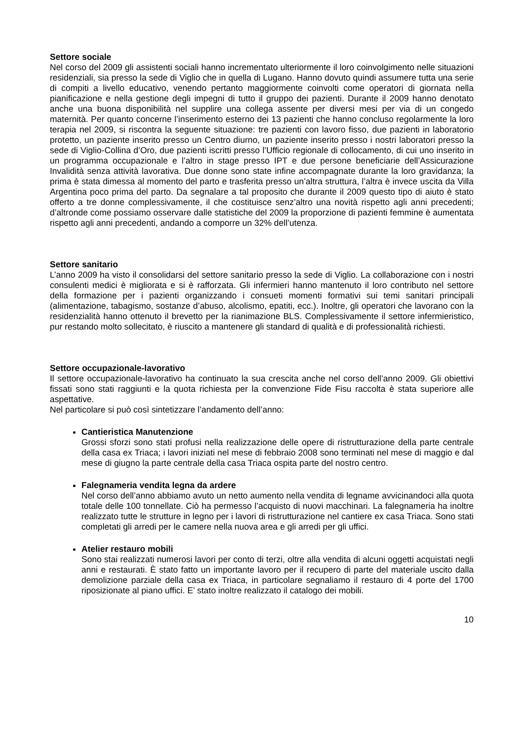Settore sociale
Nel corso del 2009 gli assistenti sociali hanno incrementato ulteriormente il loro coinvolgimento nelle situazioni residenziali, sia presso la sede di Viglio che in quella di Lugano. Hanno dovuto quindi assumere tutta una serie di compiti a livello educativo, venendo pertanto maggiormente coinvolti come operatori di giornata nella pianificazione e nella gestione degli impegni di tutto il gruppo dei pazienti. Durante il 2009 hanno denotato anche una buona disponibilità nel supplire una collega assente per diversi mesi per via di un congedo maternità. Per quanto concerne l’inserimento esterno dei 13 pazienti che hanno concluso regolarmente la loro terapia nel 2009, si riscontra la seguente situazione: tre pazienti con lavoro fisso, due pazienti in laboratorio protetto, un paziente inserito presso un Centro diurno, un paziente inserito presso i nostri laboratori presso la sede di Viglio-Collina d’Oro, due pazienti iscritti presso l’Ufficio regionale di collocamento, di cui uno inserito in un programma occupazionale e l’altro in stage presso IPT e due persone beneficiarie dell’Assicurazione Invalidità senza attività lavorativa. Due donne sono state infine accompagnate durante la loro gravidanza; la prima è stata dimessa al momento del parto e trasferita presso un’altra struttura, l’altra è invece uscita da Villa Argentina poco prima del parto. Da segnalare a tal proposito che durante il 2009 questo tipo di aiuto è stato offerto a tre donne complessivamente, il che costituisce senz’altro una novità rispetto agli anni precedenti; d’altronde come possiamo osservare dalle statistiche del 2009 la proporzione di pazienti femmine è aumentata rispetto agli anni precedenti, andando a comporre un 32% dell’utenza.
Settore sanitario
L’anno 2009 ha visto il consolidarsi del settore sanitario presso la sede di Viglio. La collaborazione con i nostri consulenti medici è migliorata e si è rafforzata. Gli infermieri hanno mantenuto il loro contributo nel settore della formazione per i pazienti organizzando i consueti momenti formativi sui temi sanitari principali (alimentazione, tabagismo, sostanze d’abuso, alcolismo, epatiti, ecc.). Inoltre, gli operatori che lavorano con la residenzialità hanno ottenuto il brevetto per la rianimazione BLS. Complessivamente il settore infermieristico, pur restando molto sollecitato, è riuscito a mantenere gli standard di qualità e di professionalità richiesti.
Settore occupazionale-lavorativo
Il settore occupazionale-lavorativo ha continuato la sua crescita anche nel corso dell’anno 2009. Gli obiettivi fissati sono stati raggiunti e la quota richiesta per la convenzione Fide Fisu raccolta è stata superiore alle aspettative.
Nel particolare si può così sintetizzare l’andamento dell’anno:
Cantieristica Manutenzione
Grossi sforzi sono stati profusi nella realizzazione delle opere di ristrutturazione della parte centrale della casa ex Triaca; i lavori iniziati nel mese di febbraio 2008 sono terminati nel mese di maggio e dal mese di giugno la parte centrale della casa Triaca ospita parte del nostro centro.
Falegnameria vendita legna da ardere
Nel corso dell’anno abbiamo avuto un netto aumento nella vendita di legname avvicinandoci alla quota totale delle 100 tonnellate. Ciò ha permesso l’acquisto di nuovi macchinari. La falegnameria ha inoltre realizzato tutte le strutture in legno per i lavori di ristrutturazione nel cantiere ex casa Triaca. Sono stati completati gli arredi per le camere nella nuova area e gli arredi per gli uffici.
Atelier restauro mobili
Sono stai realizzati numerosi lavori per conto di terzi, oltre alla vendita di alcuni oggetti acquistati negli anni e restaurati. È stato fatto un importante lavoro per il recupero di parte del materiale uscito dalla demolizione parziale della casa ex Triaca, in particolare segnaliamo il restauro di 4 porte del 1700 riposizionate al piano uffici. E’ stato inoltre realizzato il catalogo dei mobili.
10